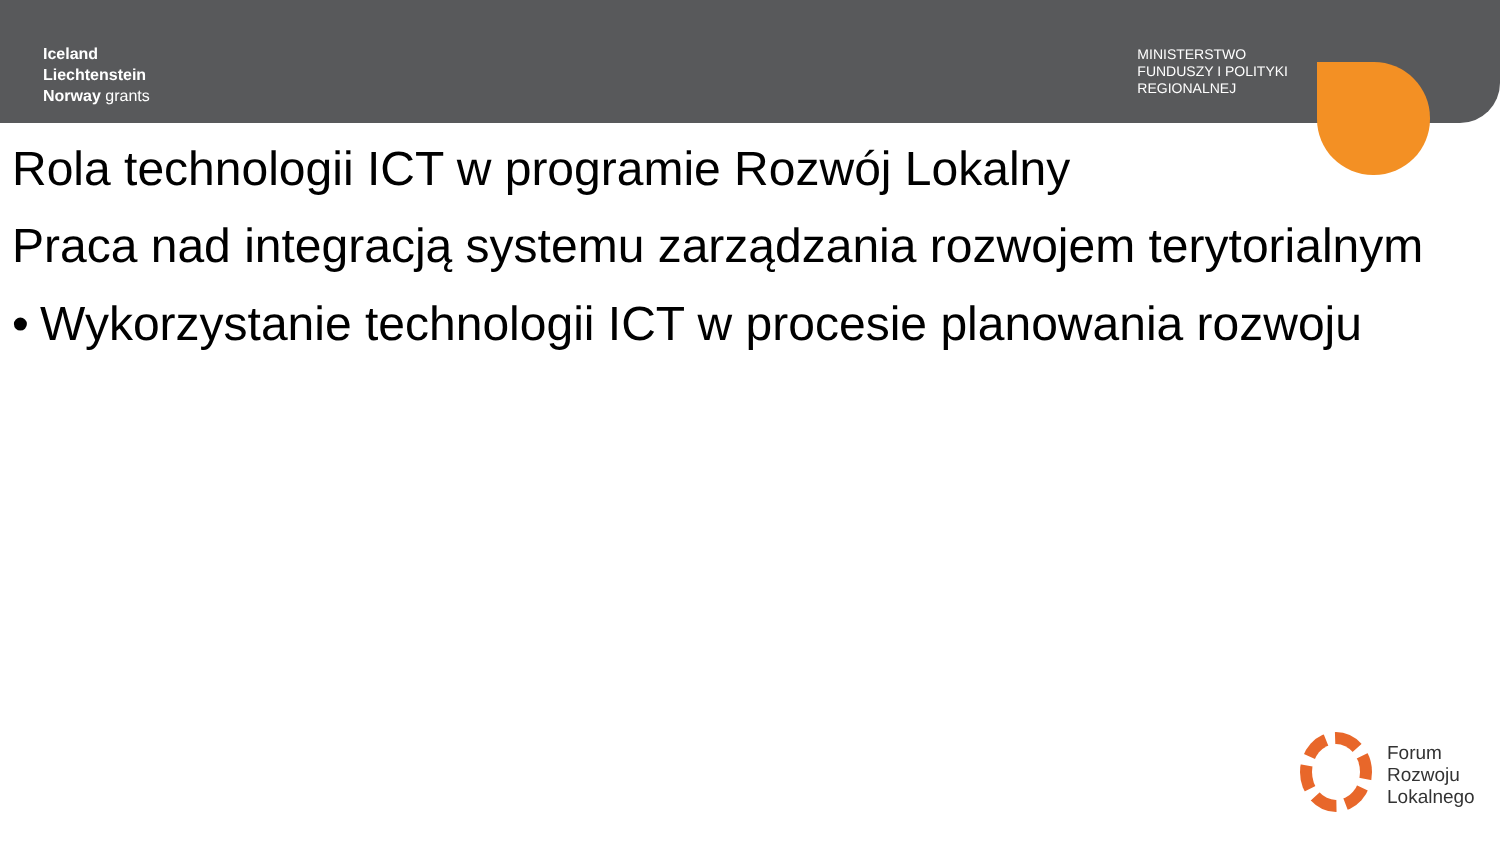Iceland
Liechtenstein
Norway grants
MINISTERSTWO
FUNDUSZY I POLITYKI
REGIONALNEJ
Rola technologii ICT w programie Rozwój Lokalny
Praca nad integracją systemu zarządzania rozwojem terytorialnym
• Wykorzystanie technologii ICT w procesie planowania rozwoju
Forum
Rozwoju
Lokalnego